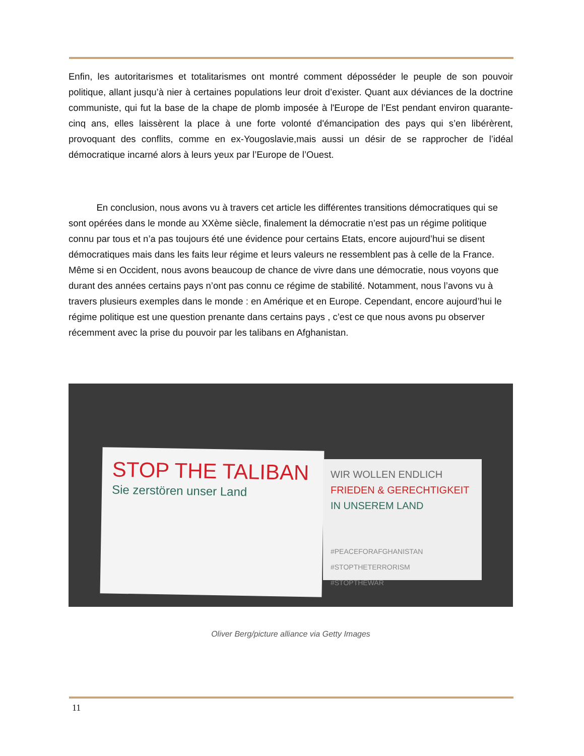Enfin, les autoritarismes et totalitarismes ont montré comment déposséder le peuple de son pouvoir politique, allant jusqu’à nier à certaines populations leur droit d’exister. Quant aux déviances de la doctrine communiste, qui fut la base de la chape de plomb imposée à l'Europe de l’Est pendant environ quarante-cinq ans, elles laissèrent la place à une forte volonté d'émancipation des pays qui s’en libérèrent, provoquant des conflits, comme en ex-Yougoslavie,mais aussi un désir de se rapprocher de l’idéal démocratique incarné alors à leurs yeux par l’Europe de l’Ouest.
   En conclusion, nous avons vu à travers cet article les différentes transitions démocratiques qui se sont opérées dans le monde au XXème siècle, finalement la démocratie n’est pas un régime politique connu par tous et n’a pas toujours été une évidence pour certains Etats, encore aujourd’hui se disent démocratiques mais dans les faits leur régime et leurs valeurs ne ressemblent pas à celle de la France. Même si en Occident, nous avons beaucoup de chance de vivre dans une démocratie, nous voyons que durant des années certains pays n’ont pas connu ce régime de stabilité. Notamment, nous l’avons vu à travers plusieurs exemples dans le monde : en Amérique et en Europe. Cependant, encore aujourd’hui le régime politique est une question prenante dans certains pays , c’est ce que nous avons pu observer récemment avec la prise du pouvoir par les talibans en Afghanistan.
STOP THE TALIBAN
Sie zerstören unser Land
WIR WOLLEN ENDLICH
FRIEDEN & GERECHTIGKEIT
IN UNSEREM LAND
#PEACEFORAFGHANISTAN
#STOPTHETERRORISM
#STOPTHEWAR
Oliver Berg/picture alliance via Getty Images
11